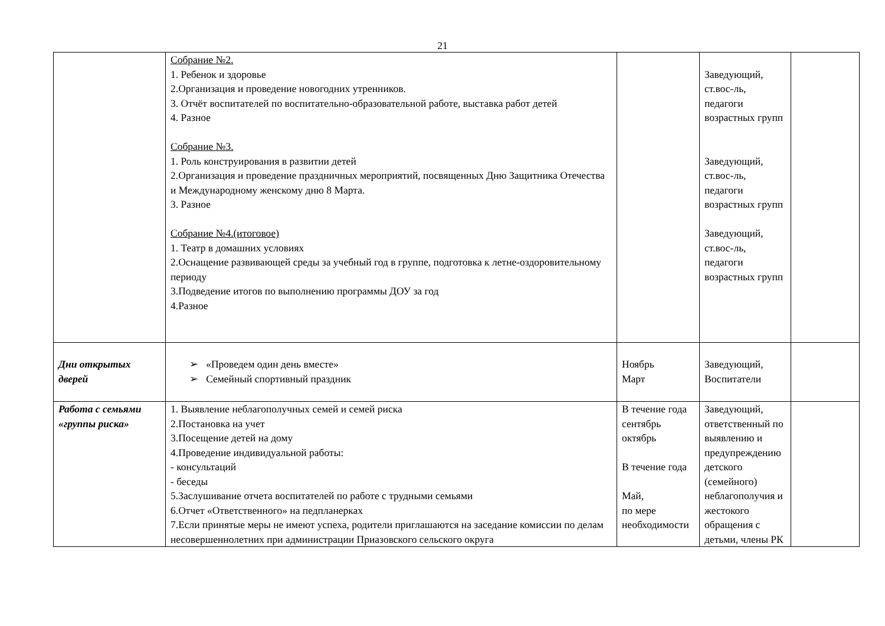21
| | Собрание №2. 1. Ребенок и здоровье 2.Организация и проведение новогодних утренников. 3. Отчёт воспитателей по воспитательно-образовательной работе, выставка работ детей 4. Разное Собрание №3. 1. Роль конструирования в развитии детей 2.Организация и проведение праздничных мероприятий, посвященных Дню Защитника Отечества и Международному женскому дню 8 Марта. 3. Разное Собрание №4.(итоговое) 1. Театр в домашних условиях 2.Оснащение развивающей среды за учебный год в группе, подготовка к летне-оздоровительному периоду 3.Подведение итогов по выполнению программы ДОУ за год 4.Разное | | Заведующий, ст.вос-ль, педагоги возрастных групп Заведующий, ст.вос-ль, педагоги возрастных групп Заведующий, ст.вос-ль, педагоги возрастных групп | |
| Дни открытых дверей | ➢ «Проведем один день вместе» ➢ Семейный спортивный праздник | Ноябрь Март | Заведующий, Воспитатели | |
| Работа с семьями «группы риска» | 1. Выявление неблагополучных семей и семей риска 2.Постановка на учет 3.Посещение детей на дому 4.Проведение индивидуальной работы: - консультаций - беседы 5.Заслушивание отчета воспитателей по работе с трудными семьями 6.Отчет «Ответственного» на педпланерках 7.Если принятые меры не имеют успеха, родители приглашаются на заседание комиссии по делам несовершеннолетних при администрации Приазовского сельского округа | В течение года сентябрь октябрь В течение года Май, по мере необходимости | Заведующий, ответственный по выявлению и предупреждению детского (семейного) неблагополучия и жестокого обращения с детьми, члены РК | |